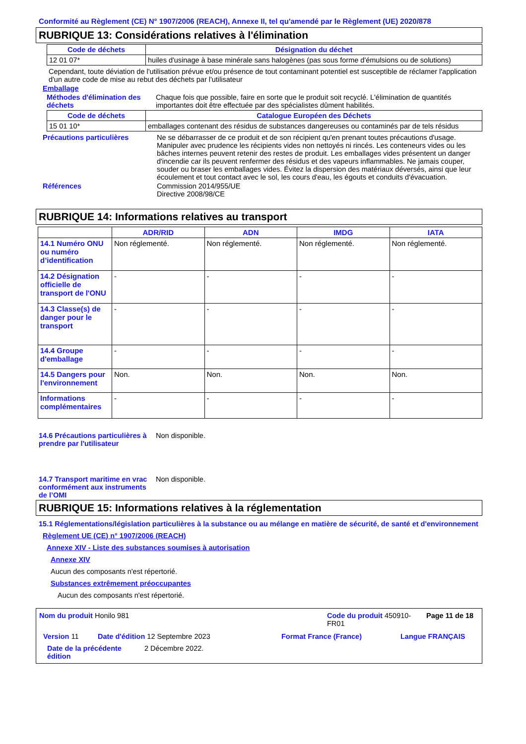Conformité au Règlement (CE) N° 1907/2006 (REACH), Annexe II, tel qu'amendé par le Règlement (UE) 2020/878
RUBRIQUE 13: Considérations relatives à l'élimination
| Code de déchets | Désignation du déchet |
| --- | --- |
| 12 01 07* | huiles d'usinage à base minérale sans halogènes (pas sous forme d'émulsions ou de solutions) |
Cependant, toute déviation de l'utilisation prévue et/ou présence de tout contaminant potentiel est susceptible de réclamer l'application d'un autre code de mise au rebut des déchets par l'utilisateur
Emballage
Méthodes d'élimination des déchets
Chaque fois que possible, faire en sorte que le produit soit recyclé. L'élimination de quantités importantes doit être effectuée par des spécialistes dûment habilités.
| Code de déchets | Catalogue Européen des Déchets |
| --- | --- |
| 15 01 10* | emballages contenant des résidus de substances dangereuses ou contaminés par de tels résidus |
Précautions particulières Ne se débarrasser de ce produit et de son récipient qu'en prenant toutes précautions d'usage. Manipuler avec prudence les récipients vides non nettoyés ni rincés. Les conteneurs vides ou les bâches internes peuvent retenir des restes de produit. Les emballages vides présentent un danger d'incendie car ils peuvent renfermer des résidus et des vapeurs inflammables. Ne jamais couper, souder ou braser les emballages vides. Évitez la dispersion des matériaux déversés, ainsi que leur écoulement et tout contact avec le sol, les cours d'eau, les égouts et conduits d'évacuation.
Références Commission 2014/955/UE
Directive 2008/98/CE
RUBRIQUE 14: Informations relatives au transport
| | ADR/RID | ADN | IMDG | IATA |
| --- | --- | --- | --- | --- |
| 14.1 Numéro ONU ou numéro d’identification | Non réglementé. | Non réglementé. | Non réglementé. | Non réglementé. |
| 14.2 Désignation officielle de transport de l'ONU | - | - | - | - |
| 14.3 Classe(s) de danger pour le transport | - | - | - | - |
| 14.4 Groupe d'emballage | - | - | - | - |
| 14.5 Dangers pour l'environnement | Non. | Non. | Non. | Non. |
| Informations complémentaires | - | - | - | - |
14.6 Précautions particulières à prendre par l'utilisateur
Non disponible.
14.7 Transport maritime en vrac conformément aux instruments de l’OMI
Non disponible.
RUBRIQUE 15: Informations relatives à la réglementation
15.1 Réglementations/législation particulières à la substance ou au mélange en matière de sécurité, de santé et d'environnement
Règlement UE (CE) n° 1907/2006 (REACH)
Annexe XIV - Liste des substances soumises à autorisation
Annexe XIV
Aucun des composants n'est répertorié.
Substances extrêmement préoccupantes
Aucun des composants n'est répertorié.
| Nom du produit Honilo 981 Code du produit 450910-FR01 Page 11 de 18 Version 11 Date d'édition 12 Septembre 2023 Format France (France) Langue FRANÇAIS Date de la précédente édition 2 Décembre 2022. |